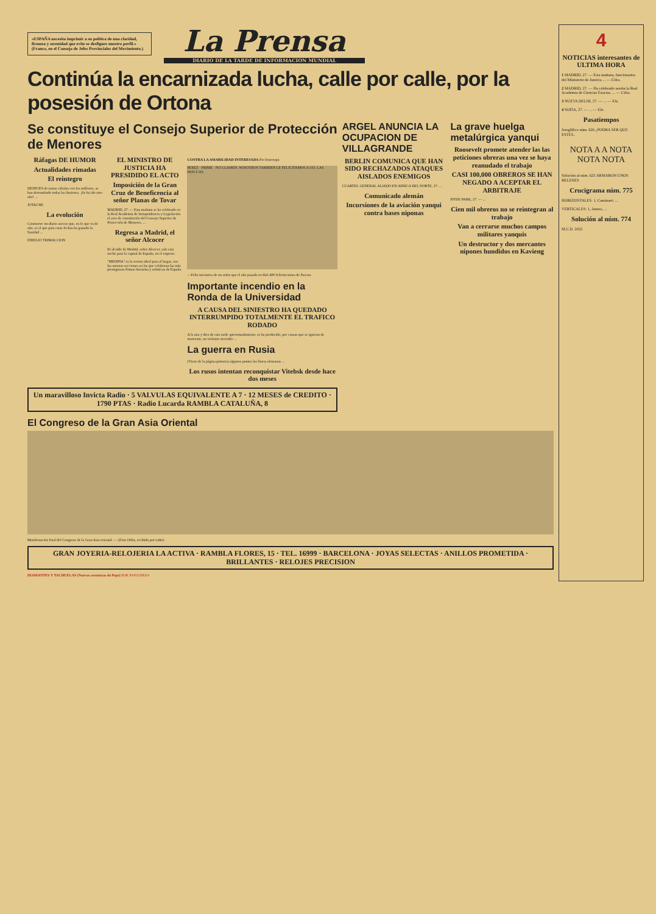«ESPAÑA necesita imprimir a su política de una claridad, firmeza y serenidad que evite se desfigure nuestro perfil.»
(Franco, en el Consejo de Jefes Provinciales del Movimiento.)
La Prensa
DIARIO DE LA TARDE DE INFORMACION MUNDIAL
Continúa la encarnizada lucha, calle por calle, por la posesión de Ortona
Se constituye el Consejo Superior de Protección de Menores
Ráfagas DE HUMOR
Actualidades rimadas
El reintegro
DESPUES de tantas cábalas con los millones, se han derrumbado todas las ilusiones. ¡Se ha ido otro año! ...
JOTACHE
La evolución
Conmueve un diario suceso que, en lo que va de año, es el que para estas fechas ha gastado la Sanidad ...
FIDELIO TRIMALCION
EL MINISTRO DE JUSTICIA HA PRESIDIDO EL ACTO
Imposición de la Gran Cruz de Beneficencia al señor Planas de Tovar
MADRID, 27. — Esta mañana se ha celebrado en la Real Academia de Jurisprudencia y Legislación el acto de constitución del Consejo Superior de Protección de Menores. ...
Regresa a Madrid, el señor Alcocer
El alcalde de Madrid, señor Alcocer, sale esta noche para la capital de España, en el expreso.
"MEDINA" es la revista ideal para el hogar, con las amenas secciones en las que colaboran las más prestigiosas firmas literarias y artísticas de España.
CONTRA LA AMABILIDAD INTERESADA Por Iruroxqui
PEREZ · PRIME · NO LLAMEN. NOSOTROS TAMBIEN LE FELICITAMOS A UD. LAS PASCUAS
—Feliz iniciativa de un señor que el año pasado recibió 400 felicitaciones de Pascua.
Importante incendio en la Ronda de la Universidad
A CAUSA DEL SINIESTRO HA QUEDADO INTERRUMPIDO TOTALMENTE EL TRAFICO RODADO
A la una y diez de esta tarde aproximadamente, se ha producido, por causas que se ignoran de momento, un violento incendio ...
La guerra en Rusia
(Viene de la página primera) algunos puntos las líneas alemanas ...
Los rusos intentan reconquistar Vitebsk desde hace dos meses
Un maravilloso Invicta Radio · 5 VALVULAS EQUIVALENTE A 7 · 12 MESES de CREDITO · 1790 PTAS · Radio Lucarda RAMBLA CATALUÑA, 8
ARGEL ANUNCIA LA OCUPACION DE VILLAGRANDE
BERLIN COMUNICA QUE HAN SIDO RECHAZADOS ATAQUES AISLADOS ENEMIGOS
CUARTEL GENERAL ALIADO EN AFRICA DEL NORTE, 27. ...
Comunicado alemán
Incursiones de la aviación yanqui contra bases niponas
La grave huelga metalúrgica yanqui
Roosevelt promete atender las las peticiones obreras una vez se haya reanudado el trabajo
CASI 100,000 OBREROS SE HAN NEGADO A ACEPTAR EL ARBITRAJE
HYDE PARK, 27. — ...
Cien mil obreros no se reintegran al trabajo
Van a cerrarse muchos campos militares yanquis
Un destructor y dos mercantes nipones hundidos en Kavieng
El Congreso de la Gran Asia Oriental
Manifestación final del Congreso de la Gran Asia oriental. — (Foto Orbis, recibida por radio)
GRAN JOYERIA-RELOJERIA LA ACTIVA · RAMBLA FLORES, 15 · TEL. 16999 · BARCELONA · JOYAS SELECTAS · ANILLOS PROMETIDA · BRILLANTES · RELOJES PRECISION
DIAMANTES Y TACHUELAS (Nuevas aventuras de Pepe) POR NOGUERAS
4
NOTICIAS interesantes de ULTIMA HORA
1 MADRID, 27. — Esta mañana, funcionarios del Ministerio de Justicia ... — Cifra.
2 MADRID, 27. — Ha celebrado sesión la Real Academia de Ciencias Exactas. ... — Cifra.
3 NUEVA DELHI, 27. — ... — Efe.
4 SOFIA, 27. — ... — Efe.
Pasatiempos
Jeroglífico núm. 626 ¿PODRA SER QUE ESTES..
NOTA A A NOTA NOTA NOTA
Solución al núm. 625 ARMARON UNOS BELENES
Crucigrama núm. 775
HORIZONTALES: 1, Caminaré; ...
VERTICALES: 1, Juntos; ...
Solución al núm. 774
M.C.D. 2022